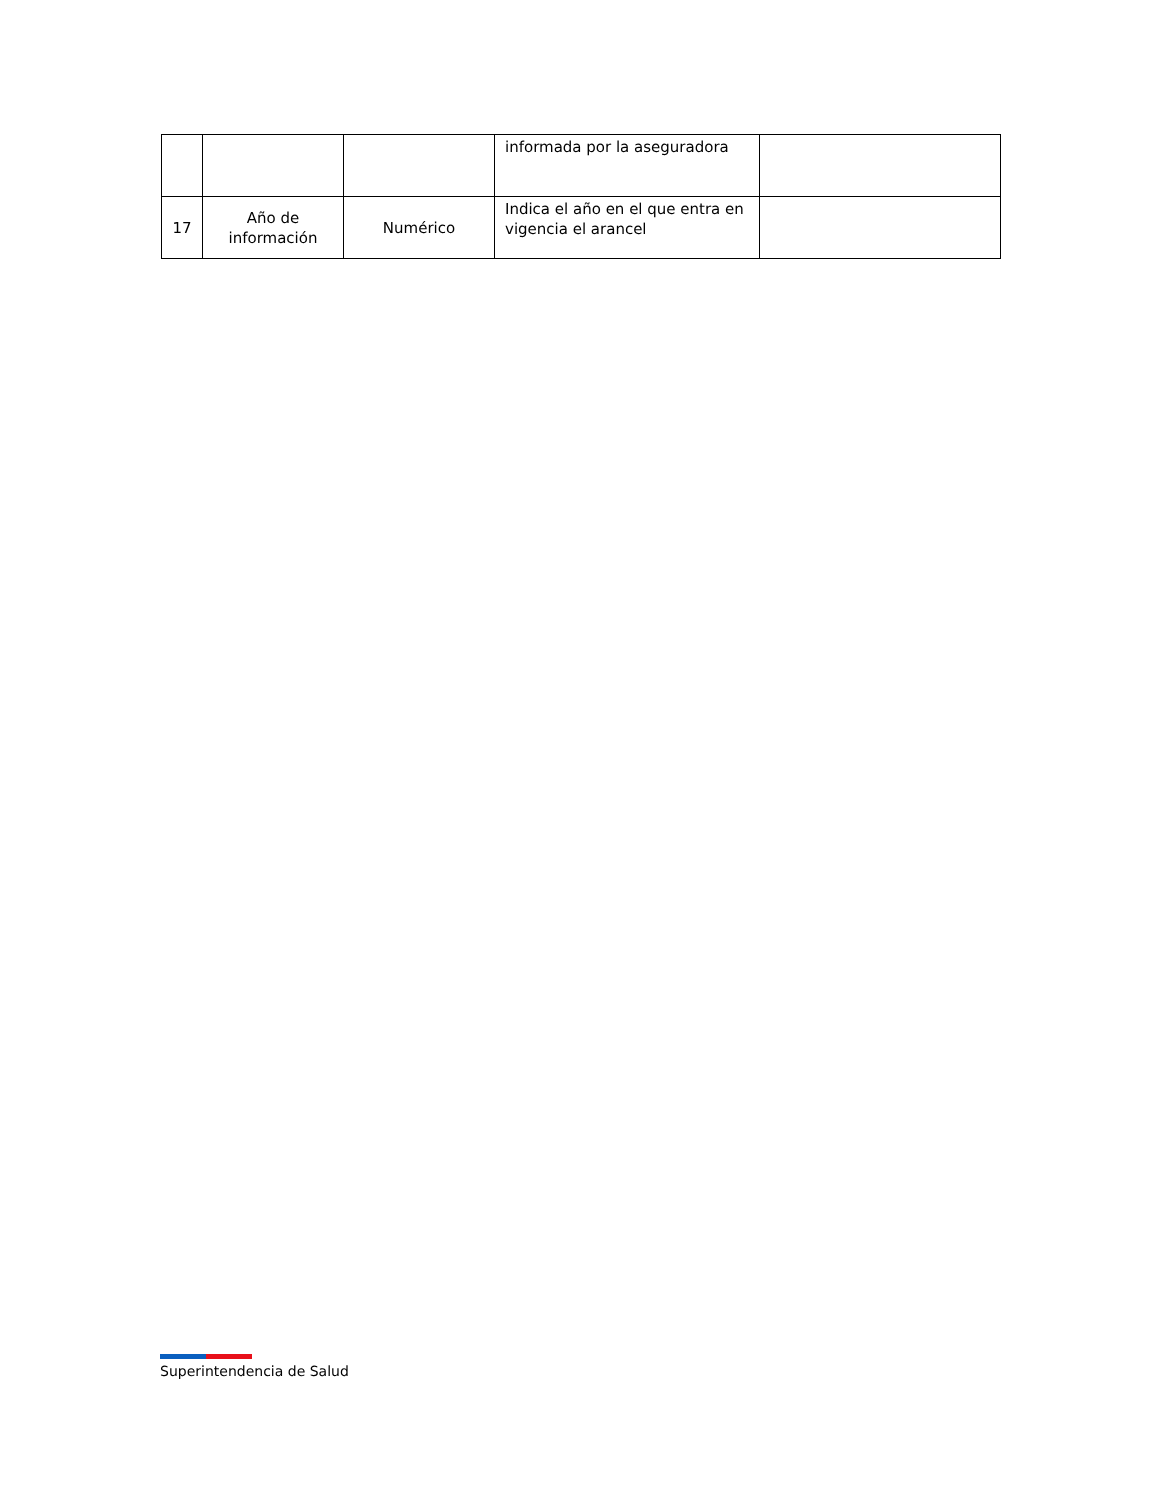| | | | informada por la aseguradora | |
| 17 | Año de información | Numérico | Indica el año en el que entra en vigencia el arancel | |
Superintendencia de Salud